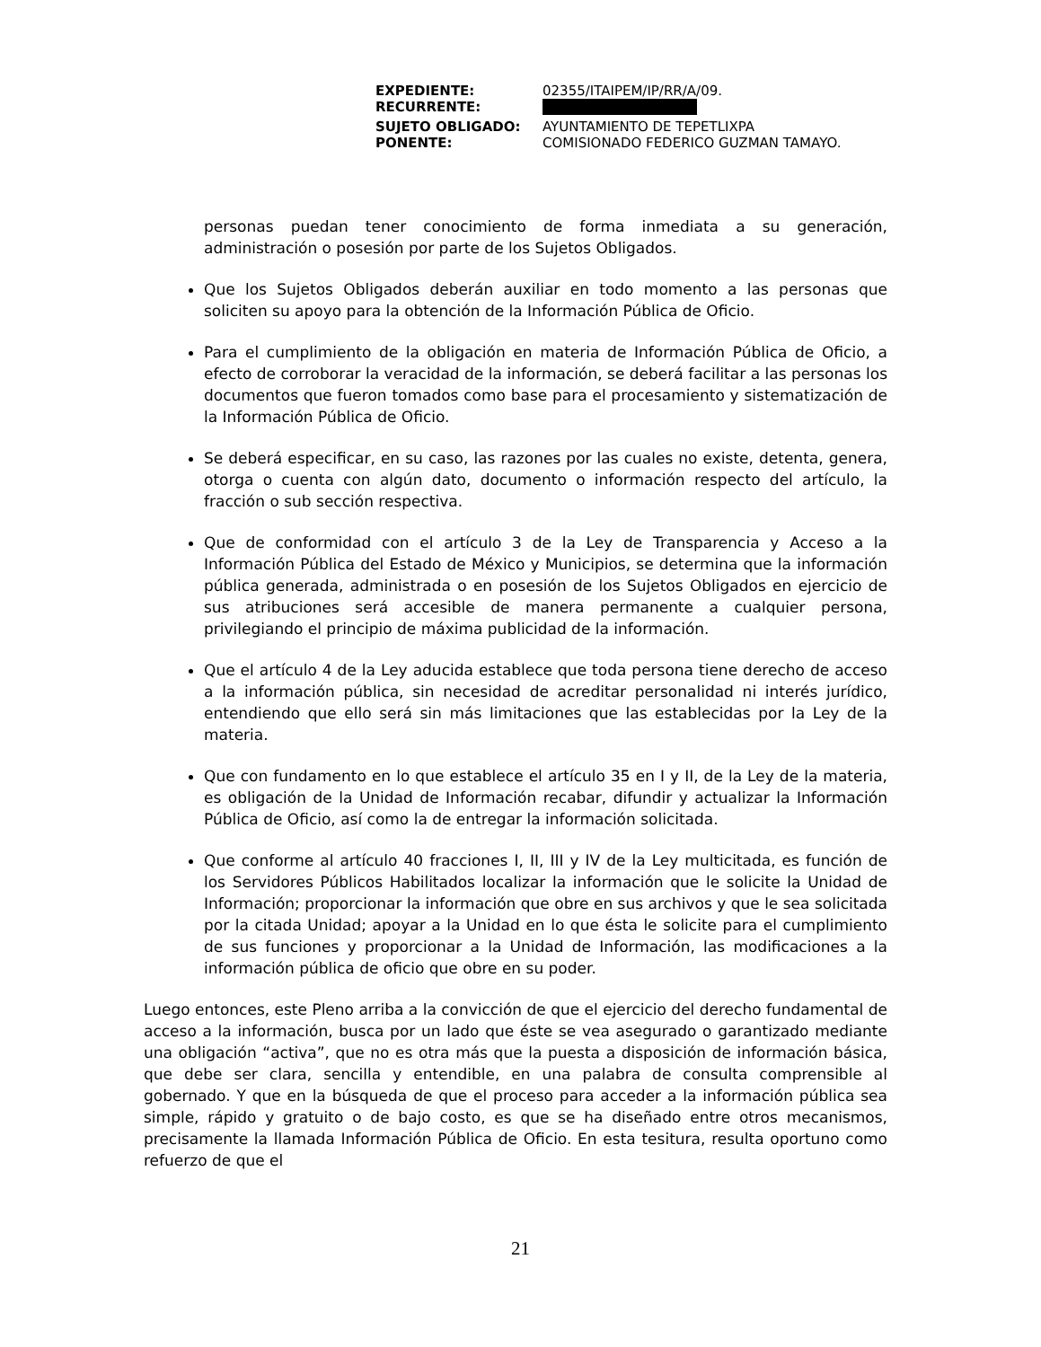| EXPEDIENTE: | 02355/ITAIPEM/IP/RR/A/09. |
| RECURRENTE: | |
| SUJETO OBLIGADO: | AYUNTAMIENTO DE TEPETLIXPA |
| PONENTE: | COMISIONADO FEDERICO GUZMAN TAMAYO. |
personas puedan tener conocimiento de forma inmediata a su generación, administración o posesión por parte de los Sujetos Obligados.
Que los Sujetos Obligados deberán auxiliar en todo momento a las personas que soliciten su apoyo para la obtención de la Información Pública de Oficio.
Para el cumplimiento de la obligación en materia de Información Pública de Oficio, a efecto de corroborar la veracidad de la información, se deberá facilitar a las personas los documentos que fueron tomados como base para el procesamiento y sistematización de la Información Pública de Oficio.
Se deberá especificar, en su caso, las razones por las cuales no existe, detenta, genera, otorga o cuenta con algún dato, documento o información respecto del artículo, la fracción o sub sección respectiva.
Que de conformidad con el artículo 3 de la Ley de Transparencia y Acceso a la Información Pública del Estado de México y Municipios, se determina que la información pública generada, administrada o en posesión de los Sujetos Obligados en ejercicio de sus atribuciones será accesible de manera permanente a cualquier persona, privilegiando el principio de máxima publicidad de la información.
Que el artículo 4 de la Ley aducida establece que toda persona tiene derecho de acceso a la información pública, sin necesidad de acreditar personalidad ni interés jurídico, entendiendo que ello será sin más limitaciones que las establecidas por la Ley de la materia.
Que con fundamento en lo que establece el artículo 35 en I y II, de la Ley de la materia, es obligación de la Unidad de Información recabar, difundir y actualizar la Información Pública de Oficio, así como la de entregar la información solicitada.
Que conforme al artículo 40 fracciones I, II, III y IV de la Ley multicitada, es función de los Servidores Públicos Habilitados localizar la información que le solicite la Unidad de Información; proporcionar la información que obre en sus archivos y que le sea solicitada por la citada Unidad; apoyar a la Unidad en lo que ésta le solicite para el cumplimiento de sus funciones y proporcionar a la Unidad de Información, las modificaciones a la información pública de oficio que obre en su poder.
Luego entonces, este Pleno arriba a la convicción de que el ejercicio del derecho fundamental de acceso a la información, busca por un lado que éste se vea asegurado o garantizado mediante una obligación “activa”, que no es otra más que la puesta a disposición de información básica, que debe ser clara, sencilla y entendible, en una palabra de consulta comprensible al gobernado. Y que en la búsqueda de que el proceso para acceder a la información pública sea simple, rápido y gratuito o de bajo costo, es que se ha diseñado entre otros mecanismos, precisamente la llamada Información Pública de Oficio. En esta tesitura, resulta oportuno como refuerzo de que el
21